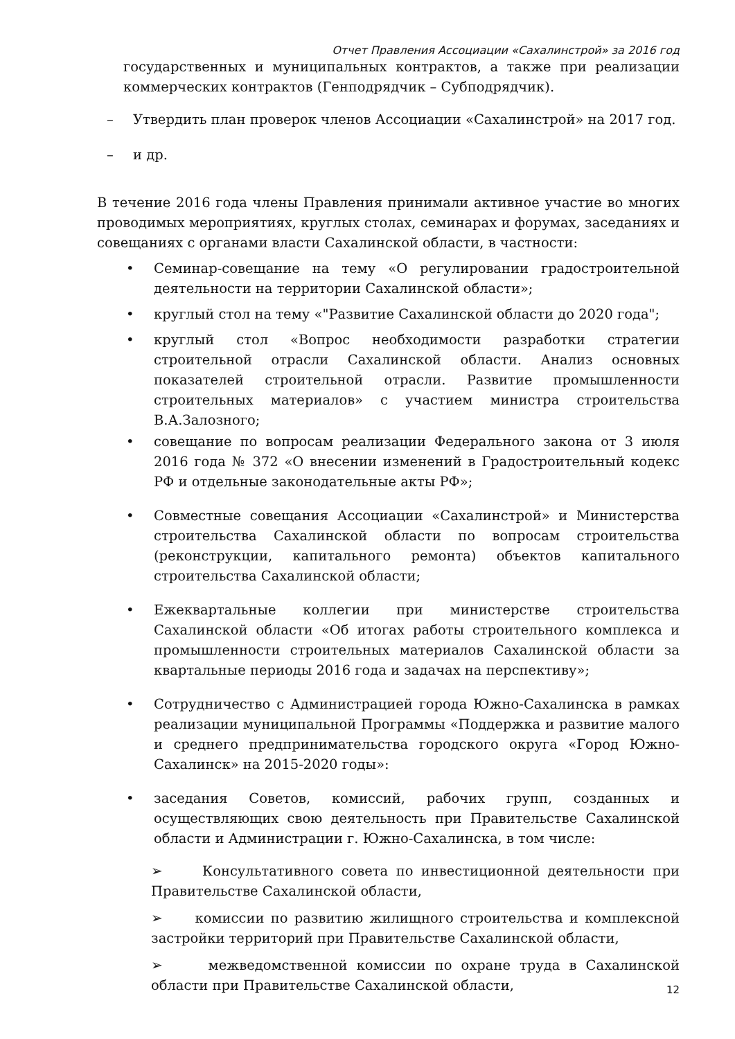Отчет Правления Ассоциации «Сахалинстрой» за 2016 год
государственных и муниципальных контрактов, а также при реализации коммерческих контрактов (Генподрядчик – Субподрядчик).
– Утвердить план проверок членов Ассоциации «Сахалинстрой» на 2017 год.
– и др.
В течение 2016 года члены Правления принимали активное участие во многих проводимых мероприятиях, круглых столах, семинарах и форумах, заседаниях и совещаниях с органами власти Сахалинской области, в частности:
• Семинар-совещание на тему «О регулировании градостроительной деятельности на территории Сахалинской области»;
• круглый стол на тему «"Развитие Сахалинской области до 2020 года";
• круглый стол «Вопрос необходимости разработки стратегии строительной отрасли Сахалинской области. Анализ основных показателей строительной отрасли. Развитие промышленности строительных материалов» с участием министра строительства В.А.Залозного;
• совещание по вопросам реализации Федерального закона от 3 июля 2016 года № 372 «О внесении изменений в Градостроительный кодекс РФ и отдельные законодательные акты РФ»;
• Совместные совещания Ассоциации «Сахалинстрой» и Министерства строительства Сахалинской области по вопросам строительства (реконструкции, капитального ремонта) объектов капитального строительства Сахалинской области;
• Ежеквартальные коллегии при министерстве строительства Сахалинской области «Об итогах работы строительного комплекса и промышленности строительных материалов Сахалинской области за квартальные периоды 2016 года и задачах на перспективу»;
• Сотрудничество с Администрацией города Южно-Сахалинска в рамках реализации муниципальной Программы «Поддержка и развитие малого и среднего предпринимательства городского округа «Город Южно-Сахалинск» на 2015-2020 годы»:
• заседания Советов, комиссий, рабочих групп, созданных и осуществляющих свою деятельность при Правительстве Сахалинской области и Администрации г. Южно-Сахалинска, в том числе:
➢ Консультативного совета по инвестиционной деятельности при Правительстве Сахалинской области,
➢ комиссии по развитию жилищного строительства и комплексной застройки территорий при Правительстве Сахалинской области,
➢ межведомственной комиссии по охране труда в Сахалинской области при Правительстве Сахалинской области,
12